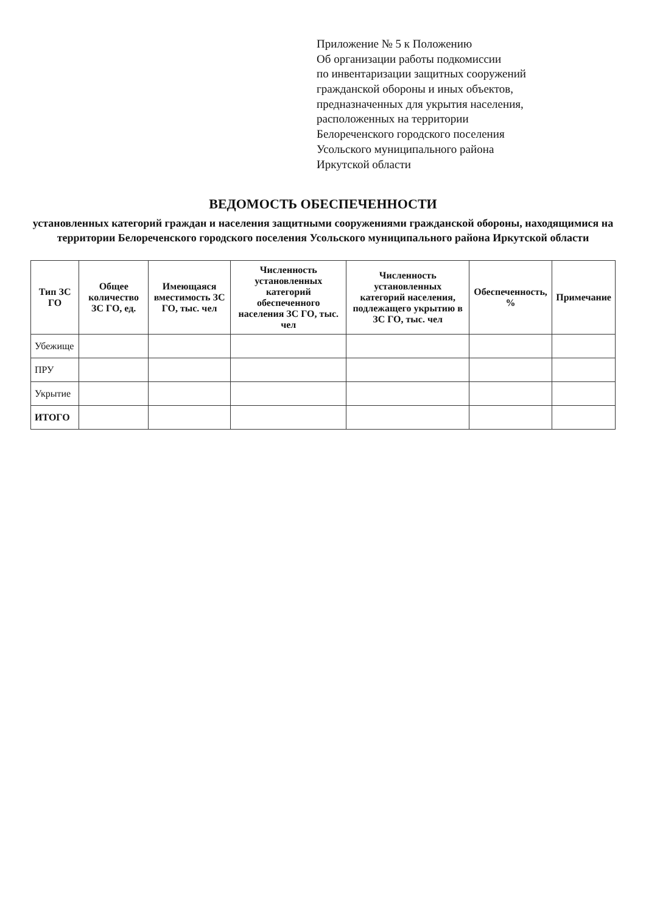Приложение № 5 к Положению
Об организации работы подкомиссии
по инвентаризации защитных сооружений
гражданской обороны и иных объектов,
предназначенных для укрытия населения,
расположенных на территории
Белореченского городского поселения
Усольского муниципального района
Иркутской области
ВЕДОМОСТЬ ОБЕСПЕЧЕННОСТИ
установленных категорий граждан и населения защитными сооружениями гражданской обороны, находящимися на территории Белореченского городского поселения Усольского муниципального района Иркутской области
| Тип ЗС ГО | Общее количество ЗС ГО, ед. | Имеющаяся вместимость ЗС ГО, тыс. чел | Численность установленных категорий обеспеченного населения ЗС ГО, тыс. чел | Численность установленных категорий населения, подлежащего укрытию в ЗС ГО, тыс. чел | Обеспеченность, % | Примечание |
| --- | --- | --- | --- | --- | --- | --- |
| Убежище | | | | | | |
| ПРУ | | | | | | |
| Укрытие | | | | | | |
| ИТОГО | | | | | | |